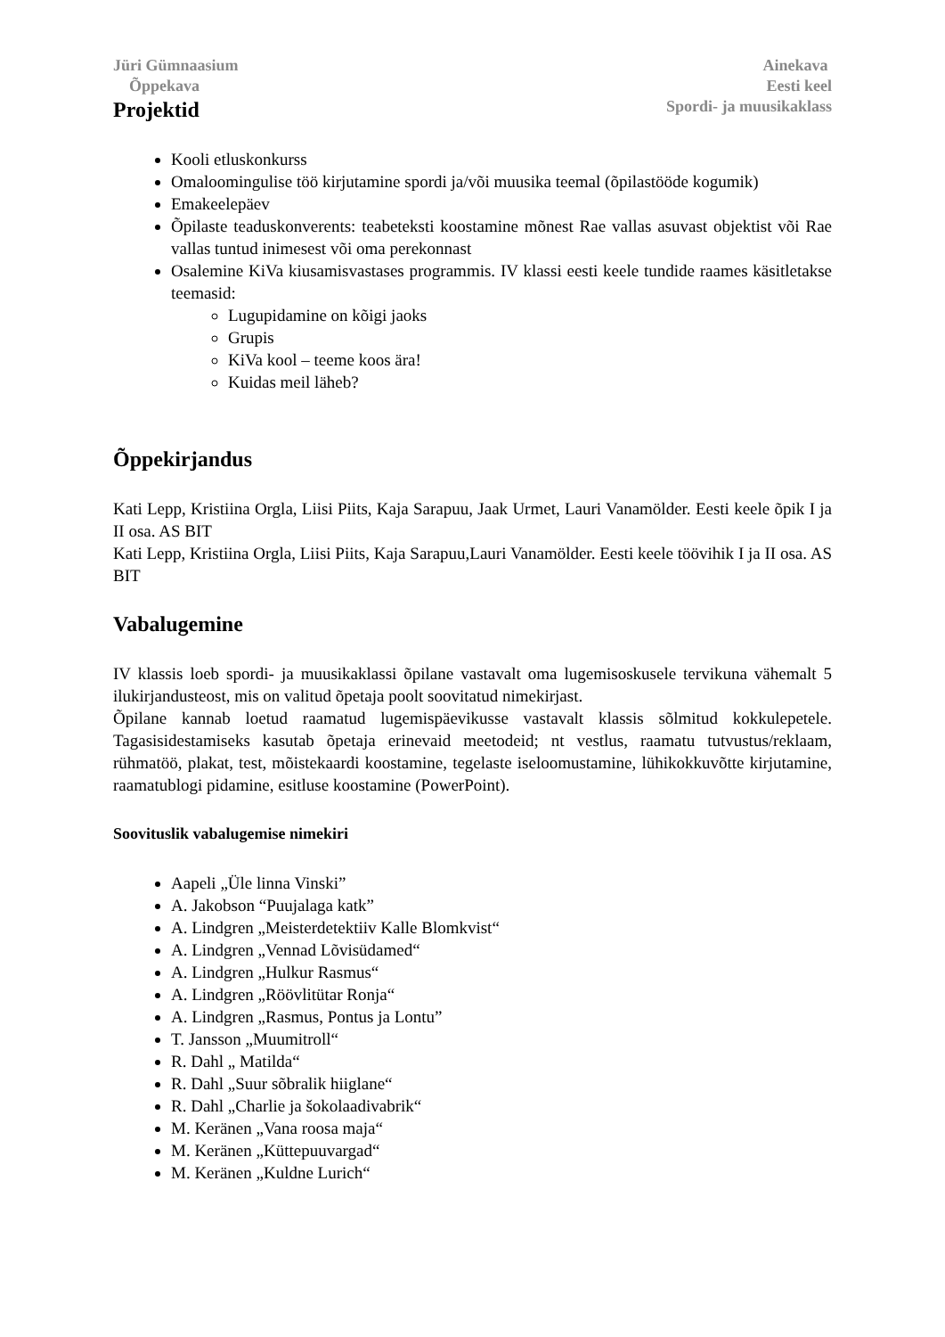Jüri Gümnaasium
Õppekava
Ainekava
Eesti keel
Spordi- ja muusikaklass
Projektid
Kooli etluskonkurss
Omaloomingulise töö kirjutamine spordi ja/või muusika teemal (õpilastööde kogumik)
Emakeelepäev
Õpilaste teaduskonverents: teabeteksti koostamine mõnest Rae vallas asuvast objektist või Rae vallas tuntud inimesest või oma perekonnast
Osalemine KiVa kiusamisvastases programmis. IV klassi eesti keele tundide raames käsitletakse teemasid:
Lugupidamine on kõigi jaoks
Grupis
KiVa kool – teeme koos ära!
Kuidas meil läheb?
Õppekirjandus
Kati Lepp, Kristiina Orgla, Liisi Piits, Kaja Sarapuu, Jaak Urmet, Lauri Vanamölder. Eesti keele õpik I ja II osa. AS BIT
Kati Lepp, Kristiina Orgla, Liisi Piits, Kaja Sarapuu,Lauri Vanamölder. Eesti keele töövihik I ja II osa. AS BIT
Vabalugemine
IV klassis loeb spordi- ja muusikaklassi õpilane vastavalt oma lugemisoskusele tervikuna vähemalt 5 ilukirjandusteost, mis on valitud õpetaja poolt soovitatud nimekirjast.
Õpilane kannab loetud raamatud lugemispäevikusse vastavalt klassis sõlmitud kokkulepetele. Tagasisidestamiseks kasutab õpetaja erinevaid meetodeid; nt vestlus, raamatu tutvustus/reklaam, rühmatöö, plakat, test, mõistekaardi koostamine, tegelaste iseloomustamine, lühikokkuvõtte kirjutamine, raamatublogi pidamine, esitluse koostamine (PowerPoint).
Soovituslik vabalugemise nimekiri
Aapeli „Üle linna Vinski”
A. Jakobson “Puujalaga katk”
A. Lindgren „Meisterdetektiiv Kalle Blomkvist“
A. Lindgren „Vennad Lõvisüdamed“
A. Lindgren „Hulkur Rasmus“
A. Lindgren „Röövlitütar Ronja“
A. Lindgren „Rasmus, Pontus ja Lontu”
T. Jansson „Muumitroll“
R. Dahl „ Matilda“
R. Dahl „Suur sõbralik hiiglane“
R. Dahl „Charlie ja šokolaadivabrik“
M. Keränen „Vana roosa maja“
M. Keränen „Küttepuuvargad“
M. Keränen „Kuldne Lurich“